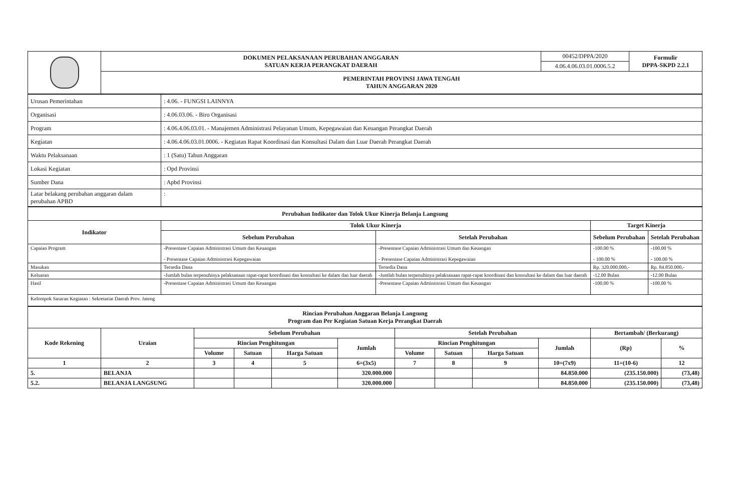| | DOKUMEN PELAKSANAAN PERUBAHAN ANGGARAN SATUAN KERJA PERANGKAT DAERAH | 00452/DPPA/2020 | Formulir DPPA-SKPD 2.2.1 |
| | | 4.06.4.06.03.01.0006.5.2 | |
| | PEMERINTAH PROVINSI JAWA TENGAH TAHUN ANGGARAN 2020 | | |
| Urusan Pemerintahan | : 4.06. - FUNGSI LAINNYA |
| Organisasi | : 4.06.03.06. - Biro Organisasi |
| Program | : 4.06.4.06.03.01. - Manajemen Administrasi Pelayanan Umum, Kepegawaian dan Keuangan Perangkat Daerah |
| Kegiatan | : 4.06.4.06.03.01.0006. - Kegiatan Rapat Koordinasi dan Konsultasi Dalam dan Luar Daerah Perangkat Daerah |
| Waktu Pelaksanaan | : 1 (Satu) Tahun Anggaran |
| Lokasi Kegiatan | : Opd Provinsi |
| Sumber Dana | : Apbd Provinsi |
| Latar belakang perubahan anggaran dalam perubahan APBD | : |
| Perubahan Indikator dan Tolok Ukur Kinerja Belanja Langsung | | | | |
| --- | --- | --- | --- | --- |
| Indikator | Tolok Ukur Kinerja | | Target Kinerja | |
| | Sebelum Perubahan | Setelah Perubahan | Sebelum Perubahan | Setelah Perubahan |
| Capaian Program | -Presentase Capaian Administrasi Umum dan Keuangan - Presentase Capaian Administrasi Kepegawaian | -Presentase Capaian Administrasi Umum dan Keuangan - Presentase Capaian Administrasi Kepegawaian | -100.00 % - 100.00 % | -100.00 % - 100.00 % |
| Masukan | Tersedia Dana | Tersedia Dana | Rp. 320.000.000,- | Rp. 84.850.000,- |
| Keluaran | -Jumlah bulan terpenuhinya pelaksanaan rapat-rapat koordinasi dan konsultasi ke dalam dan luar daerah | -Jumlah bulan terpenuhinya pelaksanaan rapat-rapat koordinasi dan konsultasi ke dalam dan luar daerah | -12.00 Bulan | -12.00 Bulan |
| Hasil | -Presentase Capaian Administrasi Umum dan Keuangan | -Presentase Capaian Administrasi Umum dan Keuangan | -100.00 % | -100.00 % |
| Kelompok Sasaran Kegiatan : Sekretariat Daerah Prov. Jateng | | | | |
| Rincian Perubahan Anggaran Belanja Langsung Program dan Per Kegiatan Satuan Kerja Perangkat Daerah | | | | | | | | | | | |
| --- | --- | --- | --- | --- | --- | --- | --- | --- | --- | --- | --- |
| Kode Rekening | Uraian | Sebelum Perubahan | | | | Setelah Perubahan | | | | Bertambah/ (Berkurang) | |
| | | Rincian Penghitungan | | | Jumlah | Rincian Penghitungan | | | Jumlah | (Rp) | % |
| | | Volume | Satuan | Harga Satuan | | Volume | Satuan | Harga Satuan | | | |
| 1 | 2 | 3 | 4 | 5 | 6=(3x5) | 7 | 8 | 9 | 10=(7x9) | 11=(10-6) | 12 |
| 5. | BELANJA | | | | 320.000.000 | | | | 84.850.000 | (235.150.000) | (73,48) |
| 5.2. | BELANJA LANGSUNG | | | | 320.000.000 | | | | 84.850.000 | (235.150.000) | (73,48) |